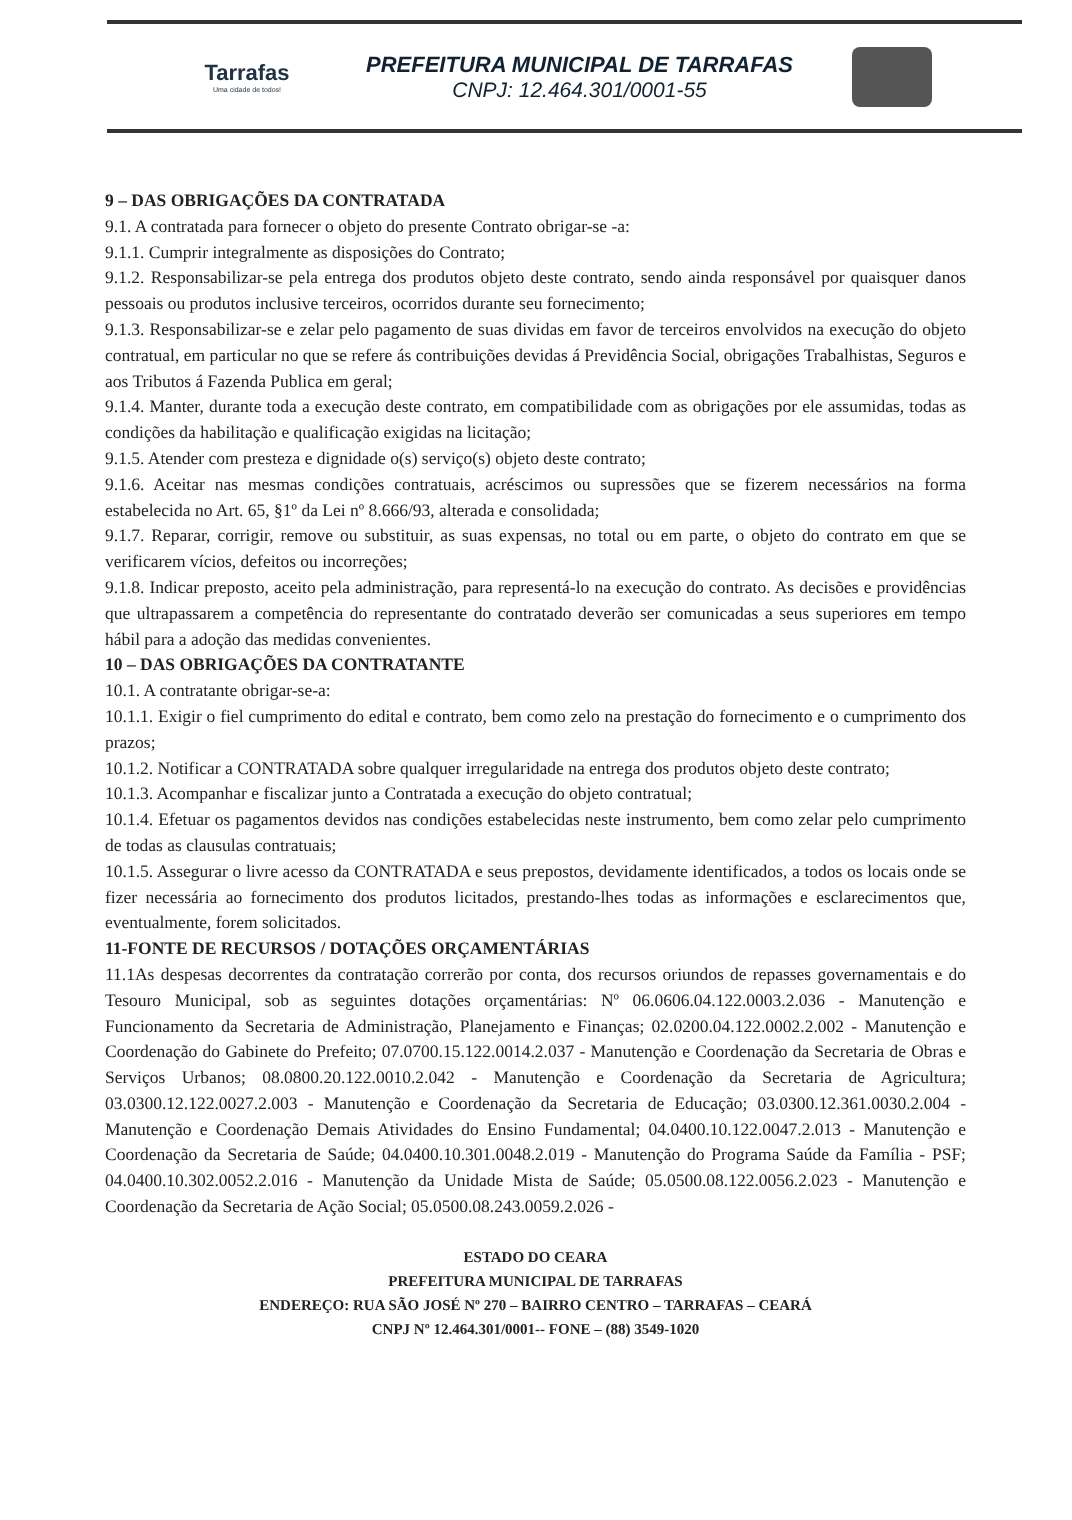Tarrafas
Uma cidade de todos!
PREFEITURA MUNICIPAL DE TARRAFAS
CNPJ: 12.464.301/0001-55
9 – DAS OBRIGAÇÕES DA CONTRATADA
9.1. A contratada para fornecer o objeto do presente Contrato obrigar-se -a:
9.1.1. Cumprir integralmente as disposições do Contrato;
9.1.2. Responsabilizar-se pela entrega dos produtos objeto deste contrato, sendo ainda responsável por quaisquer danos pessoais ou produtos inclusive terceiros, ocorridos durante seu fornecimento;
9.1.3. Responsabilizar-se e zelar pelo pagamento de suas dividas em favor de terceiros envolvidos na execução do objeto contratual, em particular no que se refere ás contribuições devidas á Previdência Social, obrigações Trabalhistas, Seguros e aos Tributos á Fazenda Publica em geral;
9.1.4. Manter, durante toda a execução deste contrato, em compatibilidade com as obrigações por ele assumidas, todas as condições da habilitação e qualificação exigidas na licitação;
9.1.5. Atender com presteza e dignidade o(s) serviço(s) objeto deste contrato;
9.1.6. Aceitar nas mesmas condições contratuais, acréscimos ou supressões que se fizerem necessários na forma estabelecida no Art. 65, §1º da Lei nº 8.666/93, alterada e consolidada;
9.1.7. Reparar, corrigir, remove ou substituir, as suas expensas, no total ou em parte, o objeto do contrato em que se verificarem vícios, defeitos ou incorreções;
9.1.8. Indicar preposto, aceito pela administração, para representá-lo na execução do contrato. As decisões e providências que ultrapassarem a competência do representante do contratado deverão ser comunicadas a seus superiores em tempo hábil para a adoção das medidas convenientes.
10 – DAS OBRIGAÇÕES DA CONTRATANTE
10.1. A contratante obrigar-se-a:
10.1.1. Exigir o fiel cumprimento do edital e contrato, bem como zelo na prestação do fornecimento e o cumprimento dos prazos;
10.1.2. Notificar a CONTRATADA sobre qualquer irregularidade na entrega dos produtos objeto deste contrato;
10.1.3. Acompanhar e fiscalizar junto a Contratada a execução do objeto contratual;
10.1.4. Efetuar os pagamentos devidos nas condições estabelecidas neste instrumento, bem como zelar pelo cumprimento de todas as clausulas contratuais;
10.1.5. Assegurar o livre acesso da CONTRATADA e seus prepostos, devidamente identificados, a todos os locais onde se fizer necessária ao fornecimento dos produtos licitados, prestando-lhes todas as informações e esclarecimentos que, eventualmente, forem solicitados.
11-FONTE DE RECURSOS / DOTAÇÕES ORÇAMENTÁRIAS
11.1As despesas decorrentes da contratação correrão por conta, dos recursos oriundos de repasses governamentais e do Tesouro Municipal, sob as seguintes dotações orçamentárias: Nº 06.0606.04.122.0003.2.036 - Manutenção e Funcionamento da Secretaria de Administração, Planejamento e Finanças; 02.0200.04.122.0002.2.002 - Manutenção e Coordenação do Gabinete do Prefeito; 07.0700.15.122.0014.2.037 - Manutenção e Coordenação da Secretaria de Obras e Serviços Urbanos; 08.0800.20.122.0010.2.042 - Manutenção e Coordenação da Secretaria de Agricultura; 03.0300.12.122.0027.2.003 - Manutenção e Coordenação da Secretaria de Educação; 03.0300.12.361.0030.2.004 - Manutenção e Coordenação Demais Atividades do Ensino Fundamental; 04.0400.10.122.0047.2.013 - Manutenção e Coordenação da Secretaria de Saúde; 04.0400.10.301.0048.2.019 - Manutenção do Programa Saúde da Família - PSF; 04.0400.10.302.0052.2.016 - Manutenção da Unidade Mista de Saúde; 05.0500.08.122.0056.2.023 - Manutenção e Coordenação da Secretaria de Ação Social; 05.0500.08.243.0059.2.026 -
ESTADO DO CEARA
PREFEITURA MUNICIPAL DE TARRAFAS
ENDEREÇO: RUA SÃO JOSÉ Nº 270 – BAIRRO CENTRO – TARRAFAS – CEARÁ
CNPJ Nº 12.464.301/0001-- FONE – (88) 3549-1020